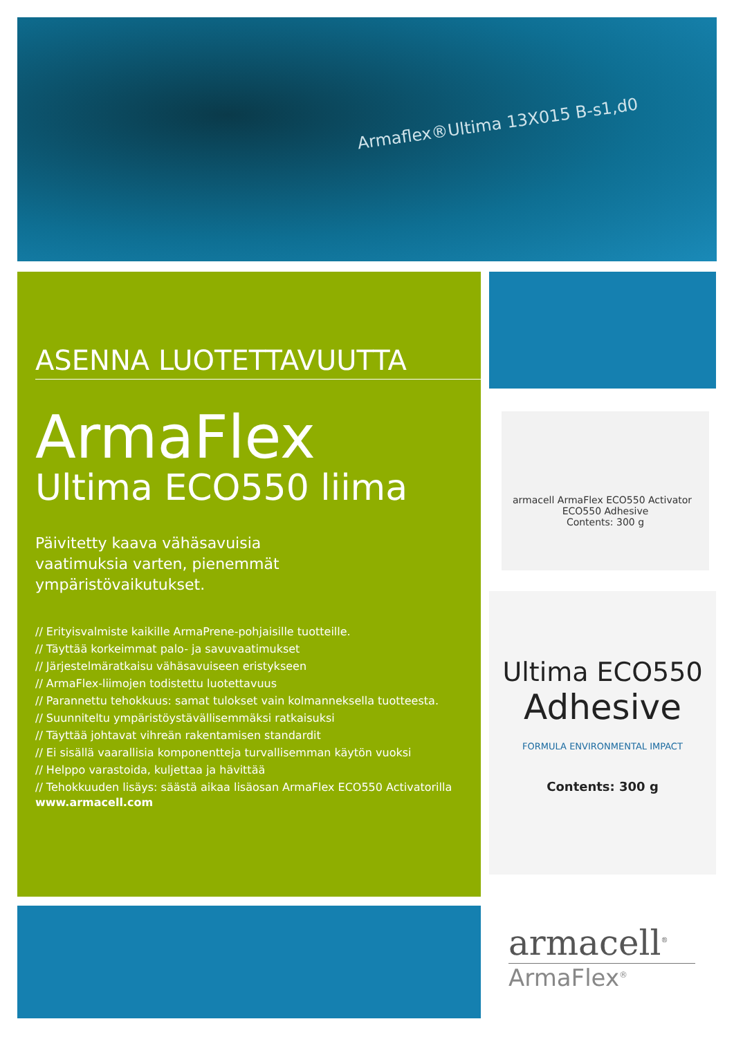Armaflex®Ultima 13X015 B-s1,d0
ASENNA LUOTETTAVUUTTA
ArmaFlex
Ultima ECO550 liima
Päivitetty kaava vähäsavuisia
vaatimuksia varten, pienemmät
ympäristövaikutukset.
// Erityisvalmiste kaikille ArmaPrene-pohjaisille tuotteille.
// Täyttää korkeimmat palo- ja savuvaatimukset
// Järjestelmäratkaisu vähäsavuiseen eristykseen
// ArmaFlex-liimojen todistettu luotettavuus
// Parannettu tehokkuus: samat tulokset vain kolmanneksella tuotteesta.
// Suunniteltu ympäristöystävällisemmäksi ratkaisuksi
// Täyttää johtavat vihreän rakentamisen standardit
// Ei sisällä vaarallisia komponentteja turvallisemman käytön vuoksi
// Helppo varastoida, kuljettaa ja hävittää
// Tehokkuuden lisäys: säästä aikaa lisäosan ArmaFlex ECO550 Activatorilla
www.armacell.com
armacell ArmaFlex ECO550 Activator ECO550 Adhesive
Contents: 300 g
Ultima ECO550
Adhesive
FORMULA ENVIRONMENTAL IMPACT
Contents: 300 g
armacell<sup>®</sup>
ArmaFlex<sup>®</sup>